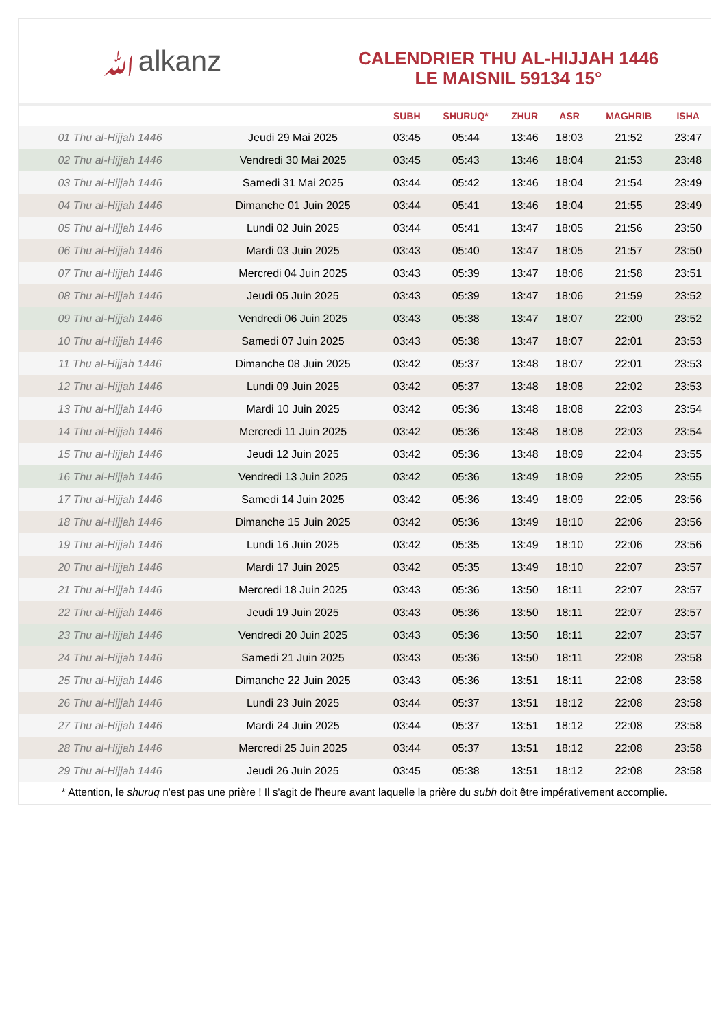ﷲalkanz
CALENDRIER THU AL-HIJJAH 1446
LE MAISNIL 59134 15°
| | | SUBH | SHURUQ* | ZHUR | ASR | MAGHRIB | ISHA |
| --- | --- | --- | --- | --- | --- | --- | --- |
| 01 Thu al-Hijjah 1446 | Jeudi 29 Mai 2025 | 03:45 | 05:44 | 13:46 | 18:03 | 21:52 | 23:47 |
| 02 Thu al-Hijjah 1446 | Vendredi 30 Mai 2025 | 03:45 | 05:43 | 13:46 | 18:04 | 21:53 | 23:48 |
| 03 Thu al-Hijjah 1446 | Samedi 31 Mai 2025 | 03:44 | 05:42 | 13:46 | 18:04 | 21:54 | 23:49 |
| 04 Thu al-Hijjah 1446 | Dimanche 01 Juin 2025 | 03:44 | 05:41 | 13:46 | 18:04 | 21:55 | 23:49 |
| 05 Thu al-Hijjah 1446 | Lundi 02 Juin 2025 | 03:44 | 05:41 | 13:47 | 18:05 | 21:56 | 23:50 |
| 06 Thu al-Hijjah 1446 | Mardi 03 Juin 2025 | 03:43 | 05:40 | 13:47 | 18:05 | 21:57 | 23:50 |
| 07 Thu al-Hijjah 1446 | Mercredi 04 Juin 2025 | 03:43 | 05:39 | 13:47 | 18:06 | 21:58 | 23:51 |
| 08 Thu al-Hijjah 1446 | Jeudi 05 Juin 2025 | 03:43 | 05:39 | 13:47 | 18:06 | 21:59 | 23:52 |
| 09 Thu al-Hijjah 1446 | Vendredi 06 Juin 2025 | 03:43 | 05:38 | 13:47 | 18:07 | 22:00 | 23:52 |
| 10 Thu al-Hijjah 1446 | Samedi 07 Juin 2025 | 03:43 | 05:38 | 13:47 | 18:07 | 22:01 | 23:53 |
| 11 Thu al-Hijjah 1446 | Dimanche 08 Juin 2025 | 03:42 | 05:37 | 13:48 | 18:07 | 22:01 | 23:53 |
| 12 Thu al-Hijjah 1446 | Lundi 09 Juin 2025 | 03:42 | 05:37 | 13:48 | 18:08 | 22:02 | 23:53 |
| 13 Thu al-Hijjah 1446 | Mardi 10 Juin 2025 | 03:42 | 05:36 | 13:48 | 18:08 | 22:03 | 23:54 |
| 14 Thu al-Hijjah 1446 | Mercredi 11 Juin 2025 | 03:42 | 05:36 | 13:48 | 18:08 | 22:03 | 23:54 |
| 15 Thu al-Hijjah 1446 | Jeudi 12 Juin 2025 | 03:42 | 05:36 | 13:48 | 18:09 | 22:04 | 23:55 |
| 16 Thu al-Hijjah 1446 | Vendredi 13 Juin 2025 | 03:42 | 05:36 | 13:49 | 18:09 | 22:05 | 23:55 |
| 17 Thu al-Hijjah 1446 | Samedi 14 Juin 2025 | 03:42 | 05:36 | 13:49 | 18:09 | 22:05 | 23:56 |
| 18 Thu al-Hijjah 1446 | Dimanche 15 Juin 2025 | 03:42 | 05:36 | 13:49 | 18:10 | 22:06 | 23:56 |
| 19 Thu al-Hijjah 1446 | Lundi 16 Juin 2025 | 03:42 | 05:35 | 13:49 | 18:10 | 22:06 | 23:56 |
| 20 Thu al-Hijjah 1446 | Mardi 17 Juin 2025 | 03:42 | 05:35 | 13:49 | 18:10 | 22:07 | 23:57 |
| 21 Thu al-Hijjah 1446 | Mercredi 18 Juin 2025 | 03:43 | 05:36 | 13:50 | 18:11 | 22:07 | 23:57 |
| 22 Thu al-Hijjah 1446 | Jeudi 19 Juin 2025 | 03:43 | 05:36 | 13:50 | 18:11 | 22:07 | 23:57 |
| 23 Thu al-Hijjah 1446 | Vendredi 20 Juin 2025 | 03:43 | 05:36 | 13:50 | 18:11 | 22:07 | 23:57 |
| 24 Thu al-Hijjah 1446 | Samedi 21 Juin 2025 | 03:43 | 05:36 | 13:50 | 18:11 | 22:08 | 23:58 |
| 25 Thu al-Hijjah 1446 | Dimanche 22 Juin 2025 | 03:43 | 05:36 | 13:51 | 18:11 | 22:08 | 23:58 |
| 26 Thu al-Hijjah 1446 | Lundi 23 Juin 2025 | 03:44 | 05:37 | 13:51 | 18:12 | 22:08 | 23:58 |
| 27 Thu al-Hijjah 1446 | Mardi 24 Juin 2025 | 03:44 | 05:37 | 13:51 | 18:12 | 22:08 | 23:58 |
| 28 Thu al-Hijjah 1446 | Mercredi 25 Juin 2025 | 03:44 | 05:37 | 13:51 | 18:12 | 22:08 | 23:58 |
| 29 Thu al-Hijjah 1446 | Jeudi 26 Juin 2025 | 03:45 | 05:38 | 13:51 | 18:12 | 22:08 | 23:58 |
* Attention, le shuruq n'est pas une prière ! Il s'agit de l'heure avant laquelle la prière du subh doit être impérativement accomplie.